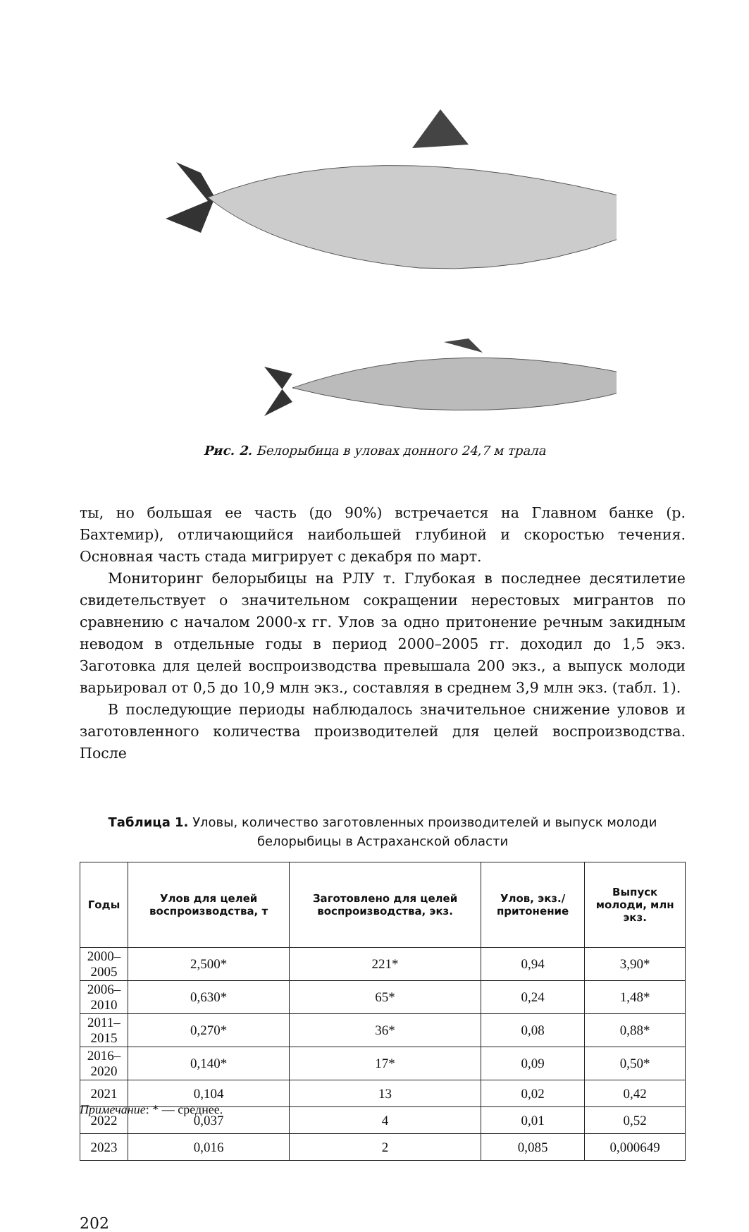Рис. 2. Белорыбица в уловах донного 24,7 м трала
ты, но большая ее часть (до 90%) встречается на Главном банке (р. Бахтемир), отличающийся наибольшей глубиной и скоростью течения. Основная часть стада мигрирует с декабря по март.
Мониторинг белорыбицы на РЛУ т. Глубокая в последнее десятилетие свидетельствует о значительном сокращении нерестовых мигрантов по сравнению с началом 2000-х гг. Улов за одно притонение речным закидным неводом в отдельные годы в период 2000–2005 гг. доходил до 1,5 экз. Заготовка для целей воспроизводства превышала 200 экз., а выпуск молоди варьировал от 0,5 до 10,9 млн экз., составляя в среднем 3,9 млн экз. (табл. 1).
В последующие периоды наблюдалось значительное снижение уловов и заготовленного количества производителей для целей воспроизводства. После
Таблица 1. Уловы, количество заготовленных производителей и выпуск молоди белорыбицы в Астраханской области
| Годы | Улов для целей воспроизводства, т | Заготовлено для целей воспроизводства, экз. | Улов, экз./притонение | Выпуск молоди, млн экз. |
| --- | --- | --- | --- | --- |
| 2000–2005 | 2,500* | 221* | 0,94 | 3,90* |
| 2006–2010 | 0,630* | 65* | 0,24 | 1,48* |
| 2011–2015 | 0,270* | 36* | 0,08 | 0,88* |
| 2016–2020 | 0,140* | 17* | 0,09 | 0,50* |
| 2021 | 0,104 | 13 | 0,02 | 0,42 |
| 2022 | 0,037 | 4 | 0,01 | 0,52 |
| 2023 | 0,016 | 2 | 0,085 | 0,000649 |
Примечание: * — среднее.
202